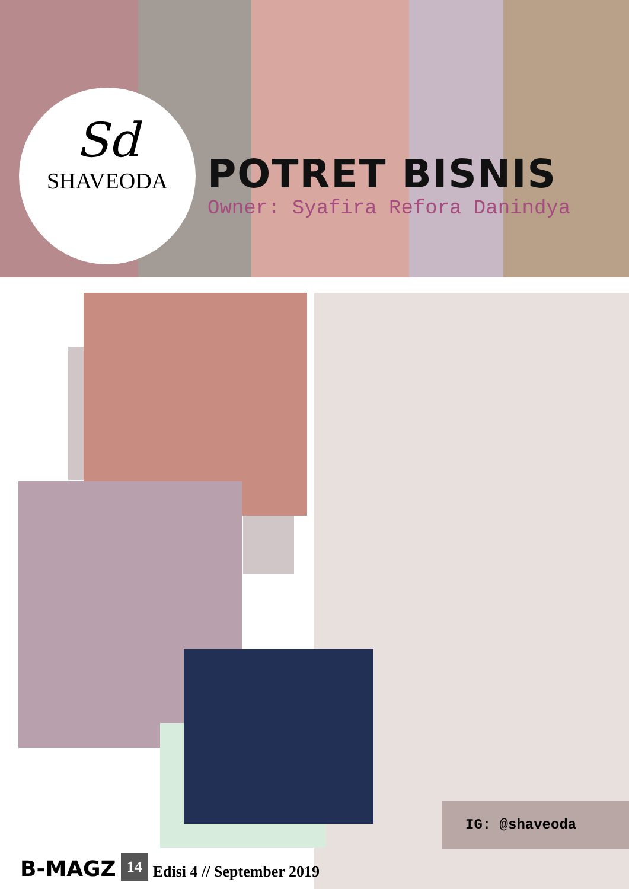Sd
SHAVEODA
POTRET BISNIS
Owner: Syafira Refora Danindya
IG: @shaveoda
B-MAGZ 14 Edisi 4 // September 2019